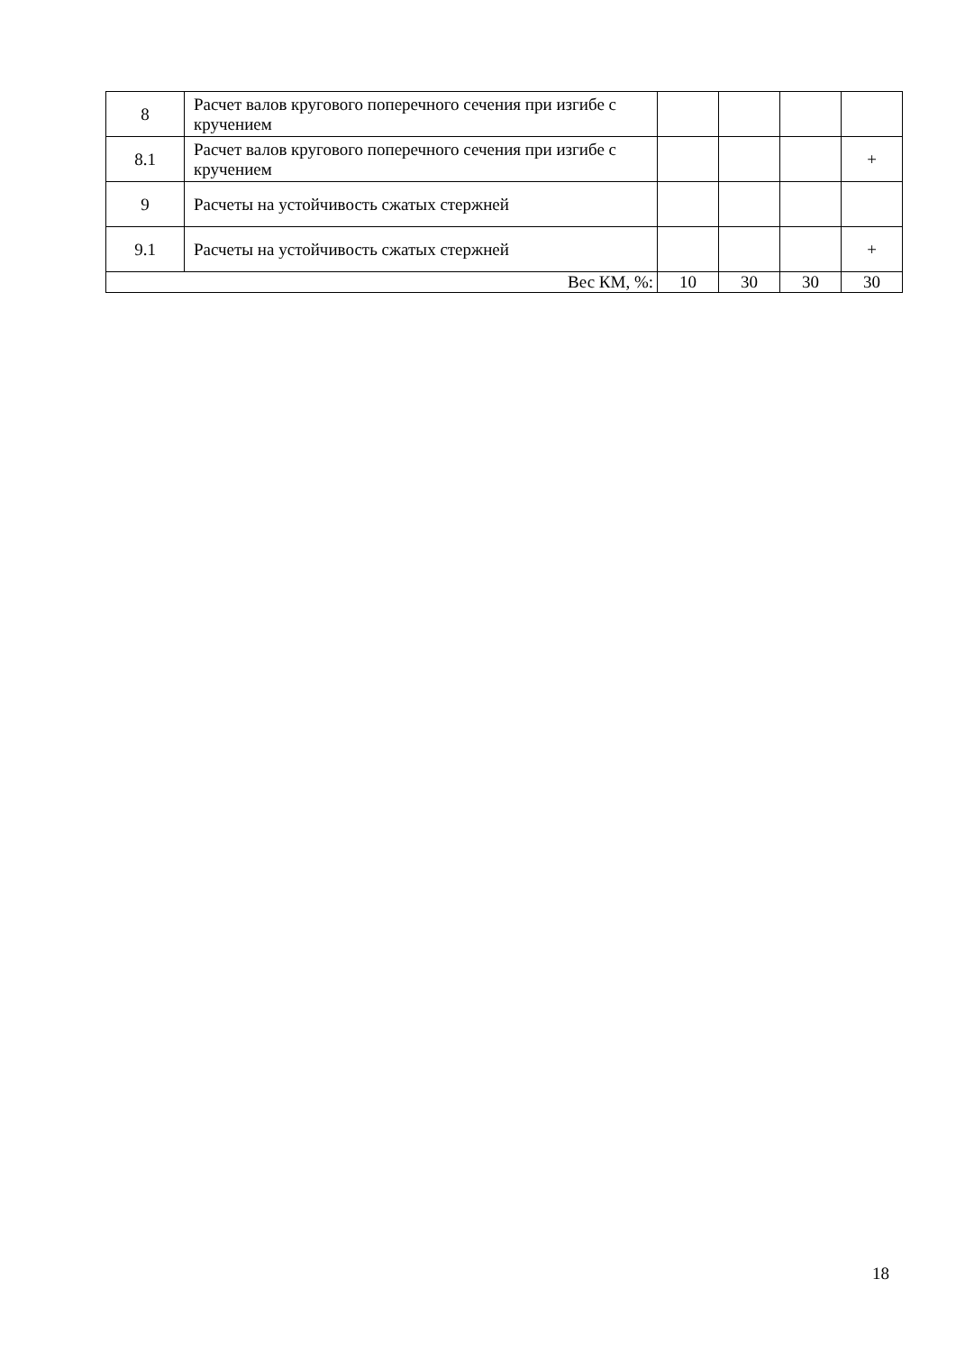| 8 | Расчет валов кругового поперечного сечения при изгибе с кручением | | | | |
| 8.1 | Расчет валов кругового поперечного сечения при изгибе с кручением | | | | + |
| 9 | Расчеты на устойчивость сжатых стержней | | | | |
| 9.1 | Расчеты на устойчивость сжатых стержней | | | | + |
| Вес КМ, %: | | 10 | 30 | 30 | 30 |
18